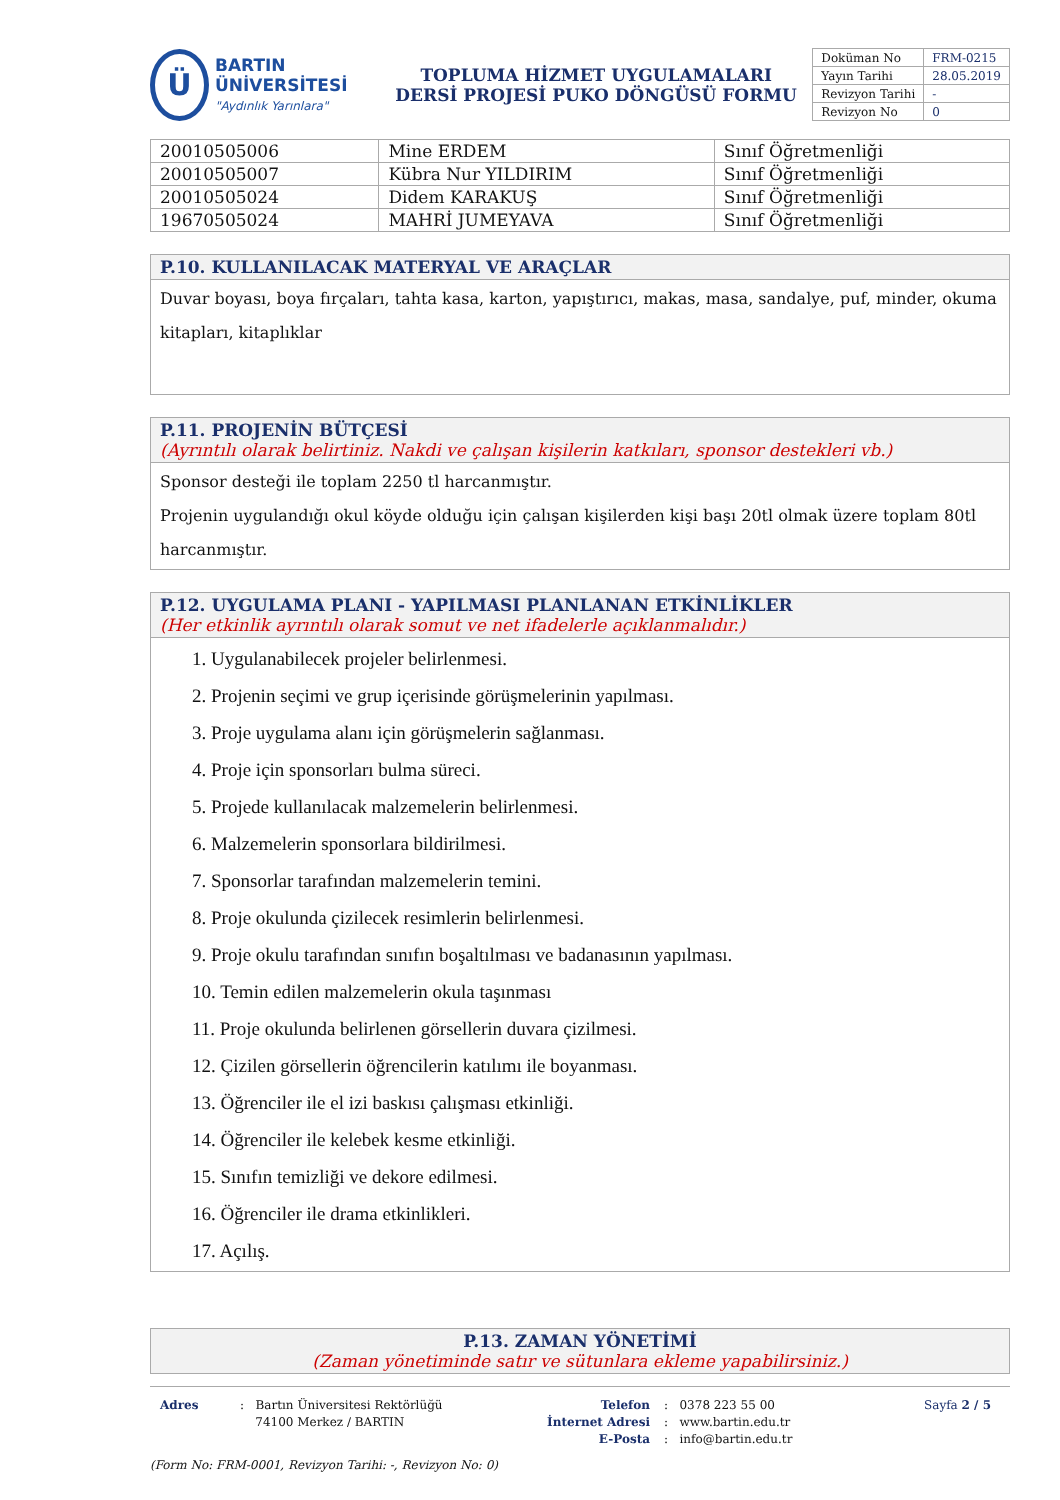Ü
BARTIN ÜNİVERSİTESİ
"Aydınlık Yarınlara"
TOPLUMA HİZMET UYGULAMALARI
DERSİ PROJESİ PUKO DÖNGÜSÜ FORMU
| Doküman No | FRM-0215 |
| Yayın Tarihi | 28.05.2019 |
| Revizyon Tarihi | - |
| Revizyon No | 0 |
| 20010505006 | Mine ERDEM | Sınıf Öğretmenliği |
| 20010505007 | Kübra Nur YILDIRIM | Sınıf Öğretmenliği |
| 20010505024 | Didem KARAKUŞ | Sınıf Öğretmenliği |
| 19670505024 | MAHRİ JUMEYAVA | Sınıf Öğretmenliği |
P.10. KULLANILACAK MATERYAL VE ARAÇLAR
Duvar boyası, boya fırçaları, tahta kasa, karton, yapıştırıcı, makas, masa, sandalye, puf, minder, okuma kitapları, kitaplıklar
P.11. PROJENİN BÜTÇESİ
(Ayrıntılı olarak belirtiniz. Nakdi ve çalışan kişilerin katkıları, sponsor destekleri vb.)
Sponsor desteği ile toplam 2250 tl harcanmıştır.
Projenin uygulandığı okul köyde olduğu için çalışan kişilerden kişi başı 20tl olmak üzere toplam 80tl harcanmıştır.
P.12. UYGULAMA PLANI - YAPILMASI PLANLANAN ETKİNLİKLER
(Her etkinlik ayrıntılı olarak somut ve net ifadelerle açıklanmalıdır.)
1. Uygulanabilecek projeler belirlenmesi.
2. Projenin seçimi ve grup içerisinde görüşmelerinin yapılması.
3. Proje uygulama alanı için görüşmelerin sağlanması.
4. Proje için sponsorları bulma süreci.
5. Projede kullanılacak malzemelerin belirlenmesi.
6. Malzemelerin sponsorlara bildirilmesi.
7. Sponsorlar tarafından malzemelerin temini.
8. Proje okulunda çizilecek resimlerin belirlenmesi.
9. Proje okulu tarafından sınıfın boşaltılması ve badanasının yapılması.
10. Temin edilen malzemelerin okula taşınması
11. Proje okulunda belirlenen görsellerin duvara çizilmesi.
12. Çizilen görsellerin öğrencilerin katılımı ile boyanması.
13. Öğrenciler ile el izi baskısı çalışması etkinliği.
14. Öğrenciler ile kelebek kesme etkinliği.
15. Sınıfın temizliği ve dekore edilmesi.
16. Öğrenciler ile drama etkinlikleri.
17. Açılış.
P.13. ZAMAN YÖNETİMİ
(Zaman yönetiminde satır ve sütunlara ekleme yapabilirsiniz.)
Adres : Bartın Üniversitesi Rektörlüğü
74100 Merkez / BARTIN
Telefon
İnternet Adresi
E-Posta
: 0378 223 55 00
: www.bartin.edu.tr
: info@bartin.edu.tr
Sayfa 2 / 5
(Form No: FRM-0001, Revizyon Tarihi: -, Revizyon No: 0)